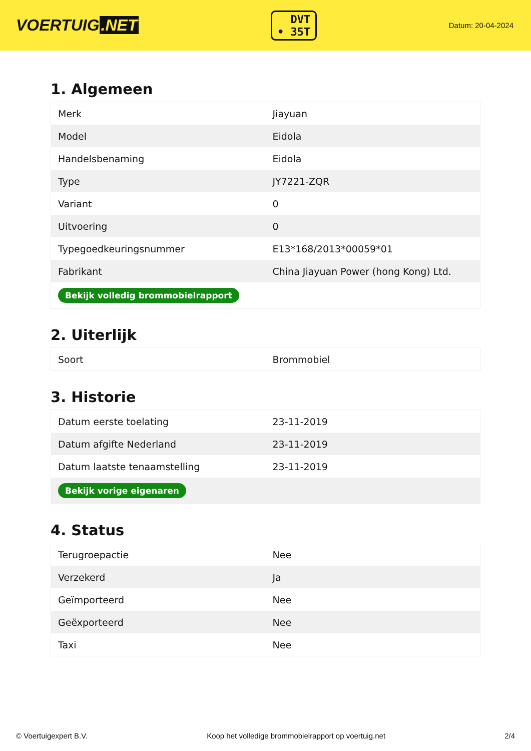VOERTUIG.NET
DVT
• 35T
Datum: 20-04-2024
1. Algemeen
| Merk | Jiayuan |
| Model | Eidola |
| Handelsbenaming | Eidola |
| Type | JY7221-ZQR |
| Variant | 0 |
| Uitvoering | 0 |
| Typegoedkeuringsnummer | E13*168/2013*00059*01 |
| Fabrikant | China Jiayuan Power (hong Kong) Ltd. |
| Bekijk volledig brommobielrapport | |
2. Uiterlijk
| Soort | Brommobiel |
3. Historie
| Datum eerste toelating | 23-11-2019 |
| Datum afgifte Nederland | 23-11-2019 |
| Datum laatste tenaamstelling | 23-11-2019 |
| Bekijk vorige eigenaren | |
4. Status
| Terugroepactie | Nee |
| Verzekerd | Ja |
| Geïmporteerd | Nee |
| Geëxporteerd | Nee |
| Taxi | Nee |
© Voertuigexpert B.V. Koop het volledige brommobielrapport op voertuig.net 2/4